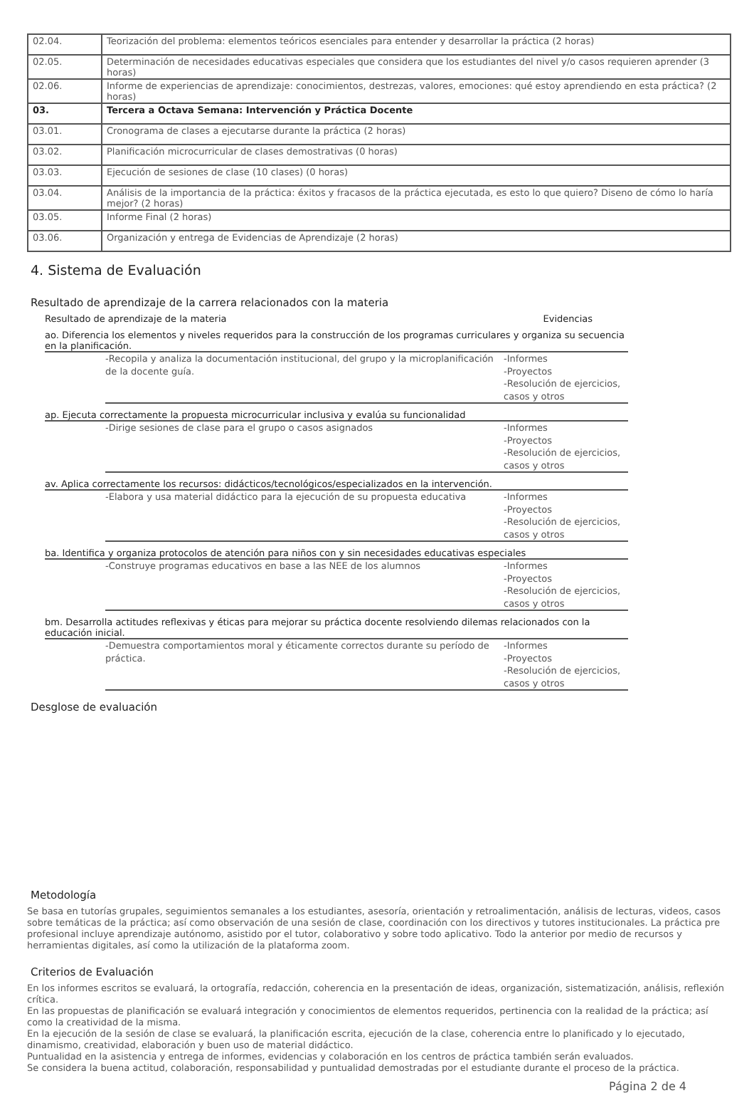| 02.04. | Teorización del problema: elementos teóricos esenciales para entender y desarrollar la práctica (2 horas) |
| 02.05. | Determinación de necesidades educativas especiales que considera que los estudiantes del nivel y/o casos requieren aprender (3 horas) |
| 02.06. | Informe de experiencias de aprendizaje: conocimientos, destrezas, valores, emociones: qué estoy aprendiendo en esta práctica? (2 horas) |
| 03. | Tercera a Octava Semana: Intervención y Práctica Docente |
| 03.01. | Cronograma de clases a ejecutarse durante la práctica (2 horas) |
| 03.02. | Planificación microcurricular de clases demostrativas (0 horas) |
| 03.03. | Ejecución de sesiones de clase (10 clases) (0 horas) |
| 03.04. | Análisis de la importancia de la práctica: éxitos y fracasos de la práctica ejecutada, es esto lo que quiero? Diseno de cómo lo haría mejor? (2 horas) |
| 03.05. | Informe Final (2 horas) |
| 03.06. | Organización y entrega de Evidencias de Aprendizaje (2 horas) |
4. Sistema de Evaluación
Resultado de aprendizaje de la carrera relacionados con la materia
Resultado de aprendizaje de la materia Evidencias
ao. Diferencia los elementos y niveles requeridos para la construcción de los programas curriculares y organiza su secuencia en la planificación.
-Recopila y analiza la documentación institucional, del grupo y la microplanificación de la docente guía.
-Informes
-Proyectos
-Resolución de ejercicios, casos y otros
ap. Ejecuta correctamente la propuesta microcurricular inclusiva y evalúa su funcionalidad
-Dirige sesiones de clase para el grupo o casos asignados -Informes
-Proyectos
-Resolución de ejercicios, casos y otros
av. Aplica correctamente los recursos: didácticos/tecnológicos/especializados en la intervención.
-Elabora y usa material didáctico para la ejecución de su propuesta educativa
-Informes
-Proyectos
-Resolución de ejercicios, casos y otros
ba. Identifica y organiza protocolos de atención para niños con y sin necesidades educativas especiales
-Construye programas educativos en base a las NEE de los alumnos -Informes
-Proyectos
-Resolución de ejercicios, casos y otros
bm. Desarrolla actitudes reflexivas y éticas para mejorar su práctica docente resolviendo dilemas relacionados con la educación inicial.
-Demuestra comportamientos moral y éticamente correctos durante su período de práctica.
-Informes
-Proyectos
-Resolución de ejercicios, casos y otros
Desglose de evaluación
Metodología
Se basa en tutorías grupales, seguimientos semanales a los estudiantes, asesoría, orientación y retroalimentación, análisis de lecturas, videos, casos sobre temáticas de la práctica; así como observación de una sesión de clase, coordinación con los directivos y tutores institucionales. La práctica pre profesional incluye aprendizaje autónomo, asistido por el tutor, colaborativo y sobre todo aplicativo. Todo la anterior por medio de recursos y herramientas digitales, así como la utilización de la plataforma zoom.
Criterios de Evaluación
En los informes escritos se evaluará, la ortografía, redacción, coherencia en la presentación de ideas, organización, sistematización, análisis, reflexión crítica.
En las propuestas de planificación se evaluará integración y conocimientos de elementos requeridos, pertinencia con la realidad de la práctica; así como la creatividad de la misma.
En la ejecución de la sesión de clase se evaluará, la planificación escrita, ejecución de la clase, coherencia entre lo planificado y lo ejecutado, dinamismo, creatividad, elaboración y buen uso de material didáctico.
Puntualidad en la asistencia y entrega de informes, evidencias y colaboración en los centros de práctica también serán evaluados.
Se considera la buena actitud, colaboración, responsabilidad y puntualidad demostradas por el estudiante durante el proceso de la práctica.
Página 2 de 4